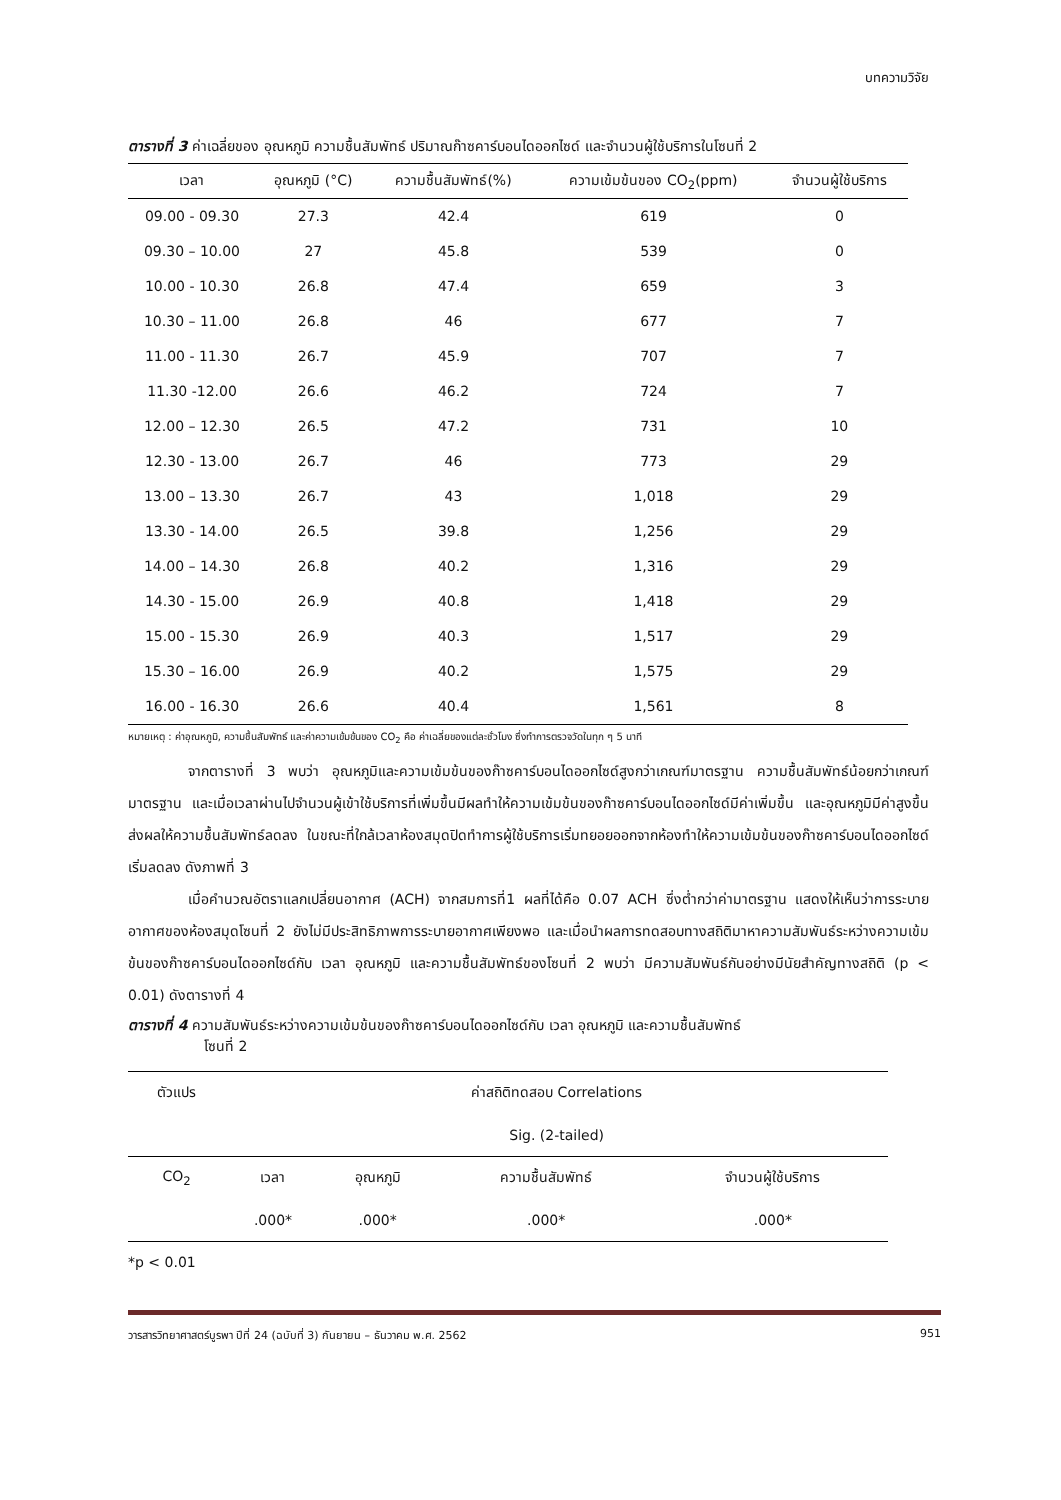บทความวิจัย
ตารางที่ 3 ค่าเฉลี่ยของ อุณหภูมิ ความชื้นสัมพัทธ์ ปริมาณก๊าซคาร์บอนไดออกไซด์ และจำนวนผู้ใช้บริการในโซนที่ 2
| เวลา | อุณหภูมิ (°C) | ความชื้นสัมพัทธ์(%) | ความเข้มข้นของ CO<sub>2</sub>(ppm) | จำนวนผู้ใช้บริการ |
| --- | --- | --- | --- | --- |
| 09.00 - 09.30 | 27.3 | 42.4 | 619 | 0 |
| 09.30 – 10.00 | 27 | 45.8 | 539 | 0 |
| 10.00 - 10.30 | 26.8 | 47.4 | 659 | 3 |
| 10.30 – 11.00 | 26.8 | 46 | 677 | 7 |
| 11.00 - 11.30 | 26.7 | 45.9 | 707 | 7 |
| 11.30 -12.00 | 26.6 | 46.2 | 724 | 7 |
| 12.00 – 12.30 | 26.5 | 47.2 | 731 | 10 |
| 12.30 - 13.00 | 26.7 | 46 | 773 | 29 |
| 13.00 – 13.30 | 26.7 | 43 | 1,018 | 29 |
| 13.30 - 14.00 | 26.5 | 39.8 | 1,256 | 29 |
| 14.00 – 14.30 | 26.8 | 40.2 | 1,316 | 29 |
| 14.30 - 15.00 | 26.9 | 40.8 | 1,418 | 29 |
| 15.00 - 15.30 | 26.9 | 40.3 | 1,517 | 29 |
| 15.30 – 16.00 | 26.9 | 40.2 | 1,575 | 29 |
| 16.00 - 16.30 | 26.6 | 40.4 | 1,561 | 8 |
หมายเหตุ : ค่าอุณหภูมิ, ความชื้นสัมพัทธ์ และค่าความเข้มข้นของ CO<sub>2</sub> คือ ค่าเฉลี่ยของแต่ละชั่วโมง ซึ่งทำการตรวจวัดในทุก ๆ 5 นาที
จากตารางที่ 3 พบว่า อุณหภูมิและความเข้มข้นของก๊าซคาร์บอนไดออกไซด์สูงกว่าเกณฑ์มาตรฐาน ความชื้นสัมพัทธ์น้อยกว่าเกณฑ์มาตรฐาน และเมื่อเวลาผ่านไปจำนวนผู้เข้าใช้บริการที่เพิ่มขึ้นมีผลทำให้ความเข้มข้นของก๊าซคาร์บอนไดออกไซด์มีค่าเพิ่มขึ้น และอุณหภูมิมีค่าสูงขึ้นส่งผลให้ความชื้นสัมพัทธ์ลดลง ในขณะที่ใกล้เวลาห้องสมุดปิดทำการผู้ใช้บริการเริ่มทยอยออกจากห้องทำให้ความเข้มข้นของก๊าซคาร์บอนไดออกไซด์เริ่มลดลง ดังภาพที่ 3
เมื่อคำนวณอัตราแลกเปลี่ยนอากาศ (ACH) จากสมการที่1 ผลที่ได้คือ 0.07 ACH ซึ่งต่ำกว่าค่ามาตรฐาน แสดงให้เห็นว่าการระบายอากาศของห้องสมุดโซนที่ 2 ยังไม่มีประสิทธิภาพการระบายอากาศเพียงพอ และเมื่อนำผลการทดสอบทางสถิติมาหาความสัมพันธ์ระหว่างความเข้มข้นของก๊าซคาร์บอนไดออกไซด์กับ เวลา อุณหภูมิ และความชื้นสัมพัทธ์ของโซนที่ 2 พบว่า มีความสัมพันธ์กันอย่างมีนัยสำคัญทางสถิติ (p < 0.01) ดังตารางที่ 4
ตารางที่ 4 ความสัมพันธ์ระหว่างความเข้มข้นของก๊าซคาร์บอนไดออกไซด์กับ เวลา อุณหภูมิ และความชื้นสัมพัทธ์
โซนที่ 2
| ตัวแปร | ค่าสถิติทดสอบ Correlations | | | |
| | Sig. (2-tailed) | | | |
| CO<sub>2</sub> | เวลา | อุณหภูมิ | ความชื้นสัมพัทธ์ | จำนวนผู้ใช้บริการ |
| | .000* | .000* | .000* | .000* |
*p < 0.01
วารสารวิทยาศาสตร์บูรพา ปีที่ 24 (ฉบับที่ 3) กันยายน – ธันวาคม พ.ศ. 2562 951